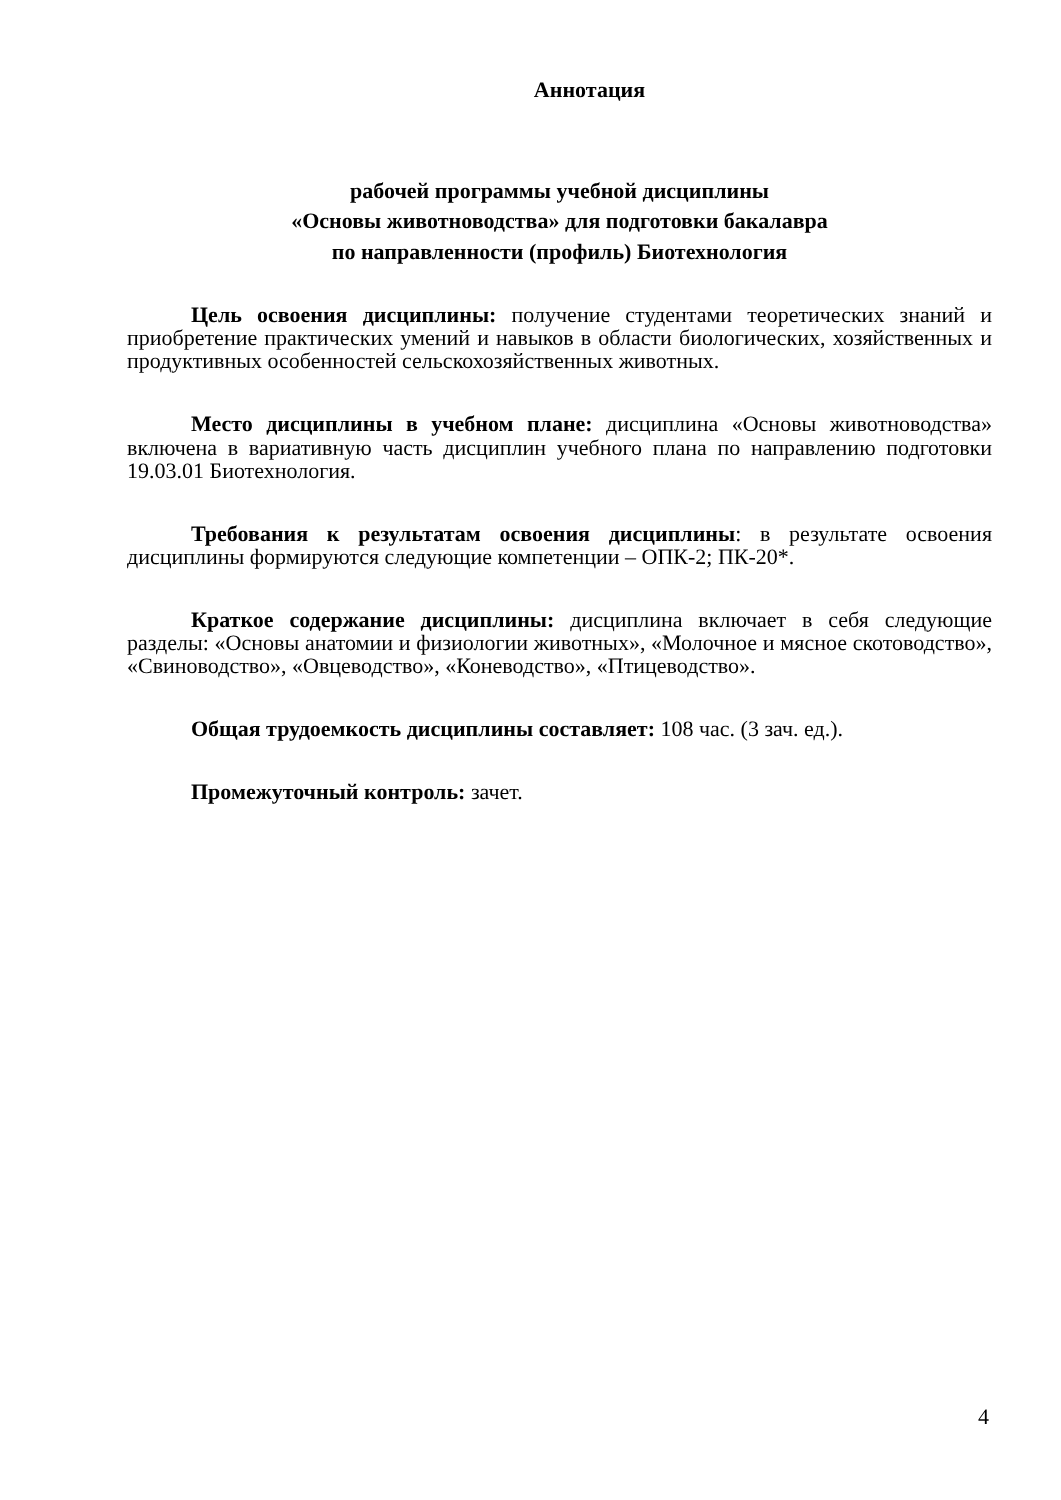Аннотация
рабочей программы учебной дисциплины
«Основы животноводства» для подготовки бакалавра
по направленности (профиль) Биотехнология
Цель освоения дисциплины: получение студентами теоретических знаний и приобретение практических умений и навыков в области биологических, хозяйственных и продуктивных особенностей сельскохозяйственных животных.
Место дисциплины в учебном плане: дисциплина «Основы животноводства» включена в вариативную часть дисциплин учебного плана по направлению подготовки 19.03.01 Биотехнология.
Требования к результатам освоения дисциплины: в результате освоения дисциплины формируются следующие компетенции – ОПК-2; ПК-20*.
Краткое содержание дисциплины: дисциплина включает в себя следующие разделы: «Основы анатомии и физиологии животных», «Молочное и мясное скотоводство», «Свиноводство», «Овцеводство», «Коневодство», «Птицеводство».
Общая трудоемкость дисциплины составляет: 108 час. (3 зач. ед.).
Промежуточный контроль: зачет.
4